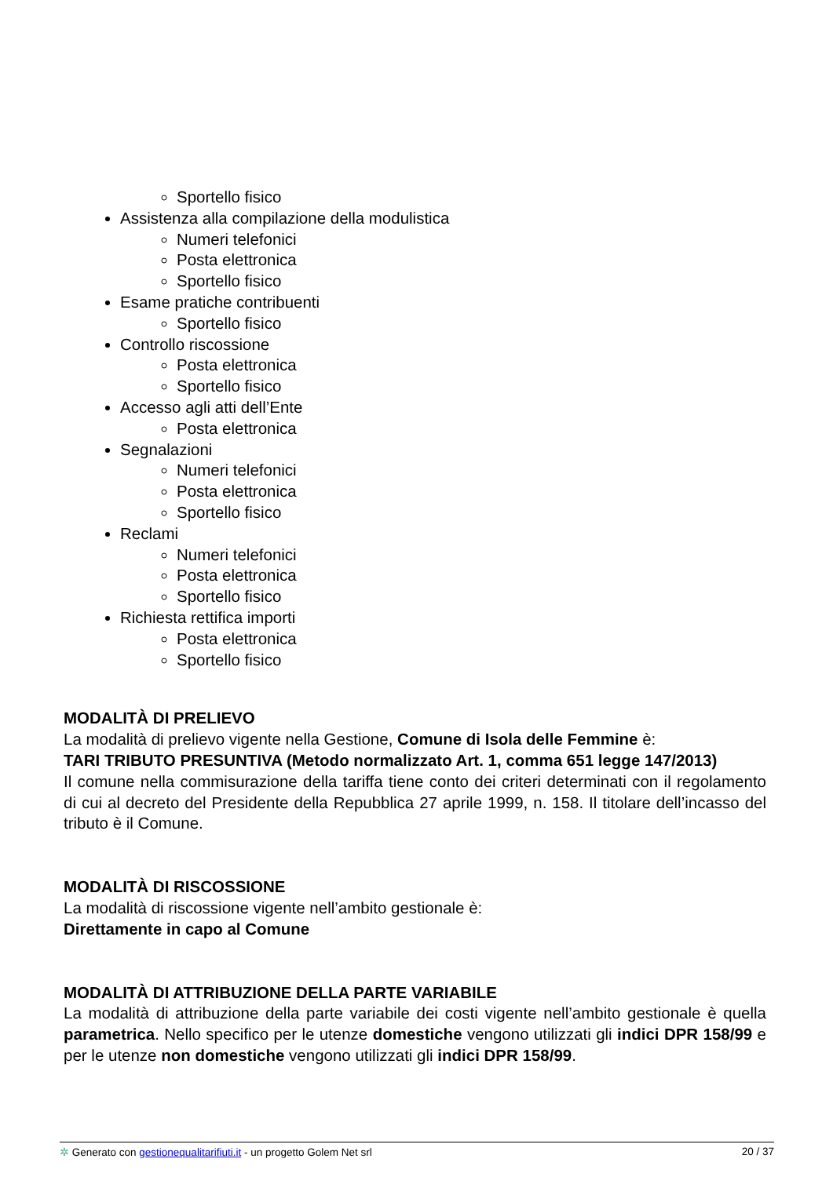Sportello fisico
Assistenza alla compilazione della modulistica
Numeri telefonici
Posta elettronica
Sportello fisico
Esame pratiche contribuenti
Sportello fisico
Controllo riscossione
Posta elettronica
Sportello fisico
Accesso agli atti dell’Ente
Posta elettronica
Segnalazioni
Numeri telefonici
Posta elettronica
Sportello fisico
Reclami
Numeri telefonici
Posta elettronica
Sportello fisico
Richiesta rettifica importi
Posta elettronica
Sportello fisico
MODALITÀ DI PRELIEVO
La modalità di prelievo vigente nella Gestione, Comune di Isola delle Femmine è:
TARI TRIBUTO PRESUNTIVA (Metodo normalizzato Art. 1, comma 651 legge 147/2013)
Il comune nella commisurazione della tariffa tiene conto dei criteri determinati con il regolamento di cui al decreto del Presidente della Repubblica 27 aprile 1999, n. 158. Il titolare dell’incasso del tributo è il Comune.
MODALITÀ DI RISCOSSIONE
La modalità di riscossione vigente nell’ambito gestionale è:
Direttamente in capo al Comune
MODALITÀ DI ATTRIBUZIONE DELLA PARTE VARIABILE
La modalità di attribuzione della parte variabile dei costi vigente nell’ambito gestionale è quella parametrica. Nello specifico per le utenze domestiche vengono utilizzati gli indici DPR 158/99 e per le utenze non domestiche vengono utilizzati gli indici DPR 158/99.
✲ Generato con gestionequalitarifiuti.it - un progetto Golem Net srl 20 / 37